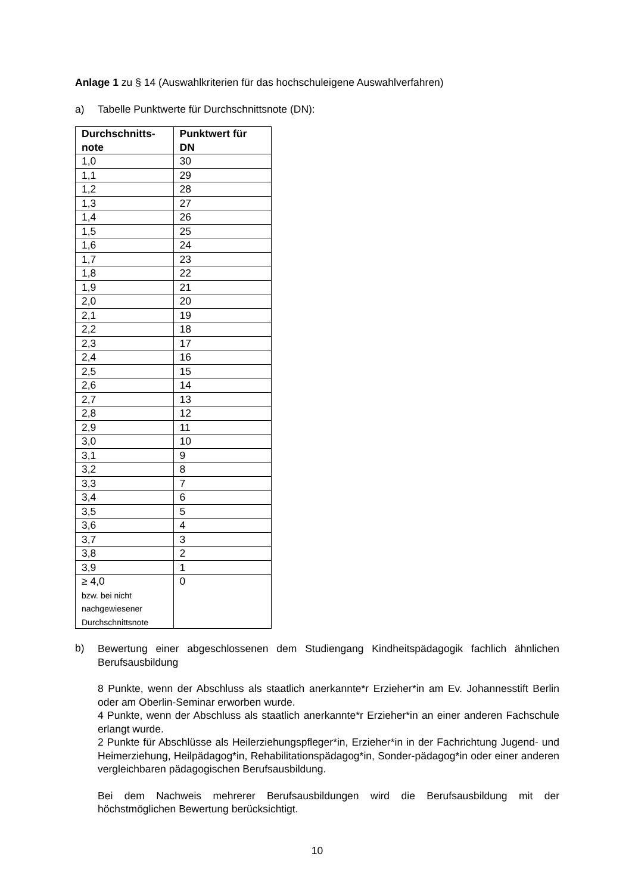Anlage 1 zu § 14 (Auswahlkriterien für das hochschuleigene Auswahlverfahren)
a) Tabelle Punktwerte für Durchschnittsnote (DN):
| Durchschnitts- note | Punktwert für DN |
| --- | --- |
| 1,0 | 30 |
| 1,1 | 29 |
| 1,2 | 28 |
| 1,3 | 27 |
| 1,4 | 26 |
| 1,5 | 25 |
| 1,6 | 24 |
| 1,7 | 23 |
| 1,8 | 22 |
| 1,9 | 21 |
| 2,0 | 20 |
| 2,1 | 19 |
| 2,2 | 18 |
| 2,3 | 17 |
| 2,4 | 16 |
| 2,5 | 15 |
| 2,6 | 14 |
| 2,7 | 13 |
| 2,8 | 12 |
| 2,9 | 11 |
| 3,0 | 10 |
| 3,1 | 9 |
| 3,2 | 8 |
| 3,3 | 7 |
| 3,4 | 6 |
| 3,5 | 5 |
| 3,6 | 4 |
| 3,7 | 3 |
| 3,8 | 2 |
| 3,9 | 1 |
| ≥ 4,0 bzw. bei nicht nachgewiesener Durchschnittsnote | 0 |
b)
Bewertung einer abgeschlossenen dem Studiengang Kindheitspädagogik fachlich ähnlichen Berufsausbildung
8 Punkte, wenn der Abschluss als staatlich anerkannte*r Erzieher*in am Ev. Johannesstift Berlin oder am Oberlin-Seminar erworben wurde.
4 Punkte, wenn der Abschluss als staatlich anerkannte*r Erzieher*in an einer anderen Fachschule erlangt wurde.
2 Punkte für Abschlüsse als Heilerziehungspfleger*in, Erzieher*in in der Fachrichtung Jugend- und Heimerziehung, Heilpädagog*in, Rehabilitationspädagog*in, Sonder-pädagog*in oder einer anderen vergleichbaren pädagogischen Berufsausbildung.
Bei dem Nachweis mehrerer Berufsausbildungen wird die Berufsausbildung mit der höchstmöglichen Bewertung berücksichtigt.
10